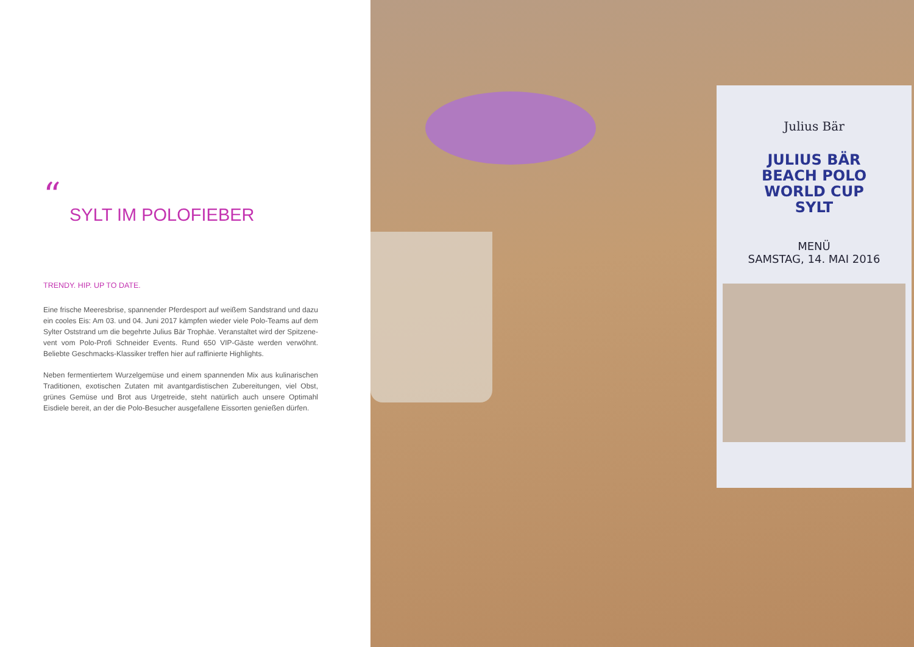“
SYLT IM POLOFIEBER
TRENDY. HIP. UP TO DATE.
Eine frische Meeresbrise, spannender Pferdesport auf weißem Sandstrand und dazu ein cooles Eis: Am 03. und 04. Juni 2017 kämpfen wieder viele Polo-Teams auf dem Sylter Oststrand um die begehrte Julius Bär Trophäe. Veranstaltet wird der Spitzene-vent vom Polo-Profi Schneider Events. Rund 650 VIP-Gäste werden verwöhnt. Beliebte Geschmacks-Klassiker treffen hier auf raffinierte Highlights.
Neben fermentiertem Wurzelgemüse und einem spannenden Mix aus kulinarischen Traditionen, exotischen Zutaten mit avantgardistischen Zubereitungen, viel Obst, grünes Gemüse und Brot aus Urgetreide, steht natürlich auch unsere Optimahl Eisdiele bereit, an der die Polo-Besucher ausgefallene Eissorten genießen dürfen.
Julius Bär
JULIUS BÄR
BEACH POLO
WORLD CUP
SYLT
MENÜ
SAMSTAG, 14. MAI 2016